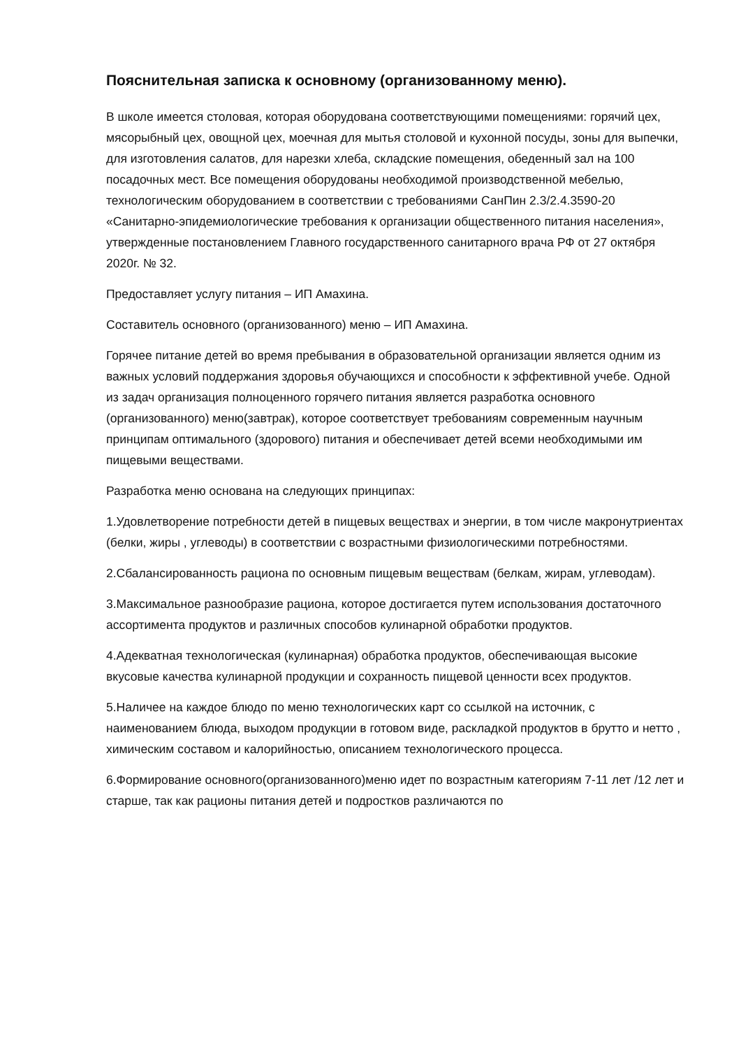Пояснительная записка к основному (организованному меню).
В школе имеется столовая, которая оборудована соответствующими помещениями: горячий цех, мясорыбный цех, овощной цех, моечная для мытья столовой и кухонной посуды, зоны для выпечки, для изготовления салатов, для нарезки хлеба, складские помещения, обеденный зал на 100 посадочных мест. Все помещения оборудованы необходимой производственной мебелью, технологическим оборудованием в соответствии с требованиями СанПин 2.3/2.4.3590-20 «Санитарно-эпидемиологические требования к организации общественного питания населения», утвержденные постановлением Главного государственного санитарного врача РФ от 27 октября 2020г. № 32.
Предоставляет услугу питания – ИП Амахина.
Составитель основного (организованного) меню – ИП Амахина.
Горячее питание детей во время пребывания в образовательной организации является одним из важных условий поддержания здоровья обучающихся и способности к эффективной учебе. Одной из задач организация полноценного горячего питания является разработка основного (организованного) меню(завтрак), которое соответствует требованиям современным научным принципам оптимального (здорового) питания и обеспечивает детей всеми необходимыми им пищевыми веществами.
Разработка меню основана на следующих принципах:
1.Удовлетворение потребности детей в пищевых веществах и энергии, в том числе макронутриентах (белки, жиры , углеводы) в соответствии с возрастными физиологическими потребностями.
2.Сбалансированность рациона по основным пищевым веществам (белкам, жирам, углеводам).
3.Максимальное разнообразие рациона, которое достигается путем использования достаточного ассортимента продуктов и различных способов кулинарной обработки продуктов.
4.Адекватная технологическая (кулинарная) обработка продуктов, обеспечивающая высокие вкусовые качества кулинарной продукции и сохранность пищевой ценности всех продуктов.
5.Наличее на каждое блюдо по меню технологических карт со ссылкой на источник, с наименованием блюда, выходом продукции в готовом виде, раскладкой продуктов в брутто и нетто , химическим составом и калорийностью, описанием технологического процесса.
6.Формирование основного(организованного)меню идет по возрастным категориям 7-11 лет /12 лет и старше, так как рационы питания детей и подростков различаются по